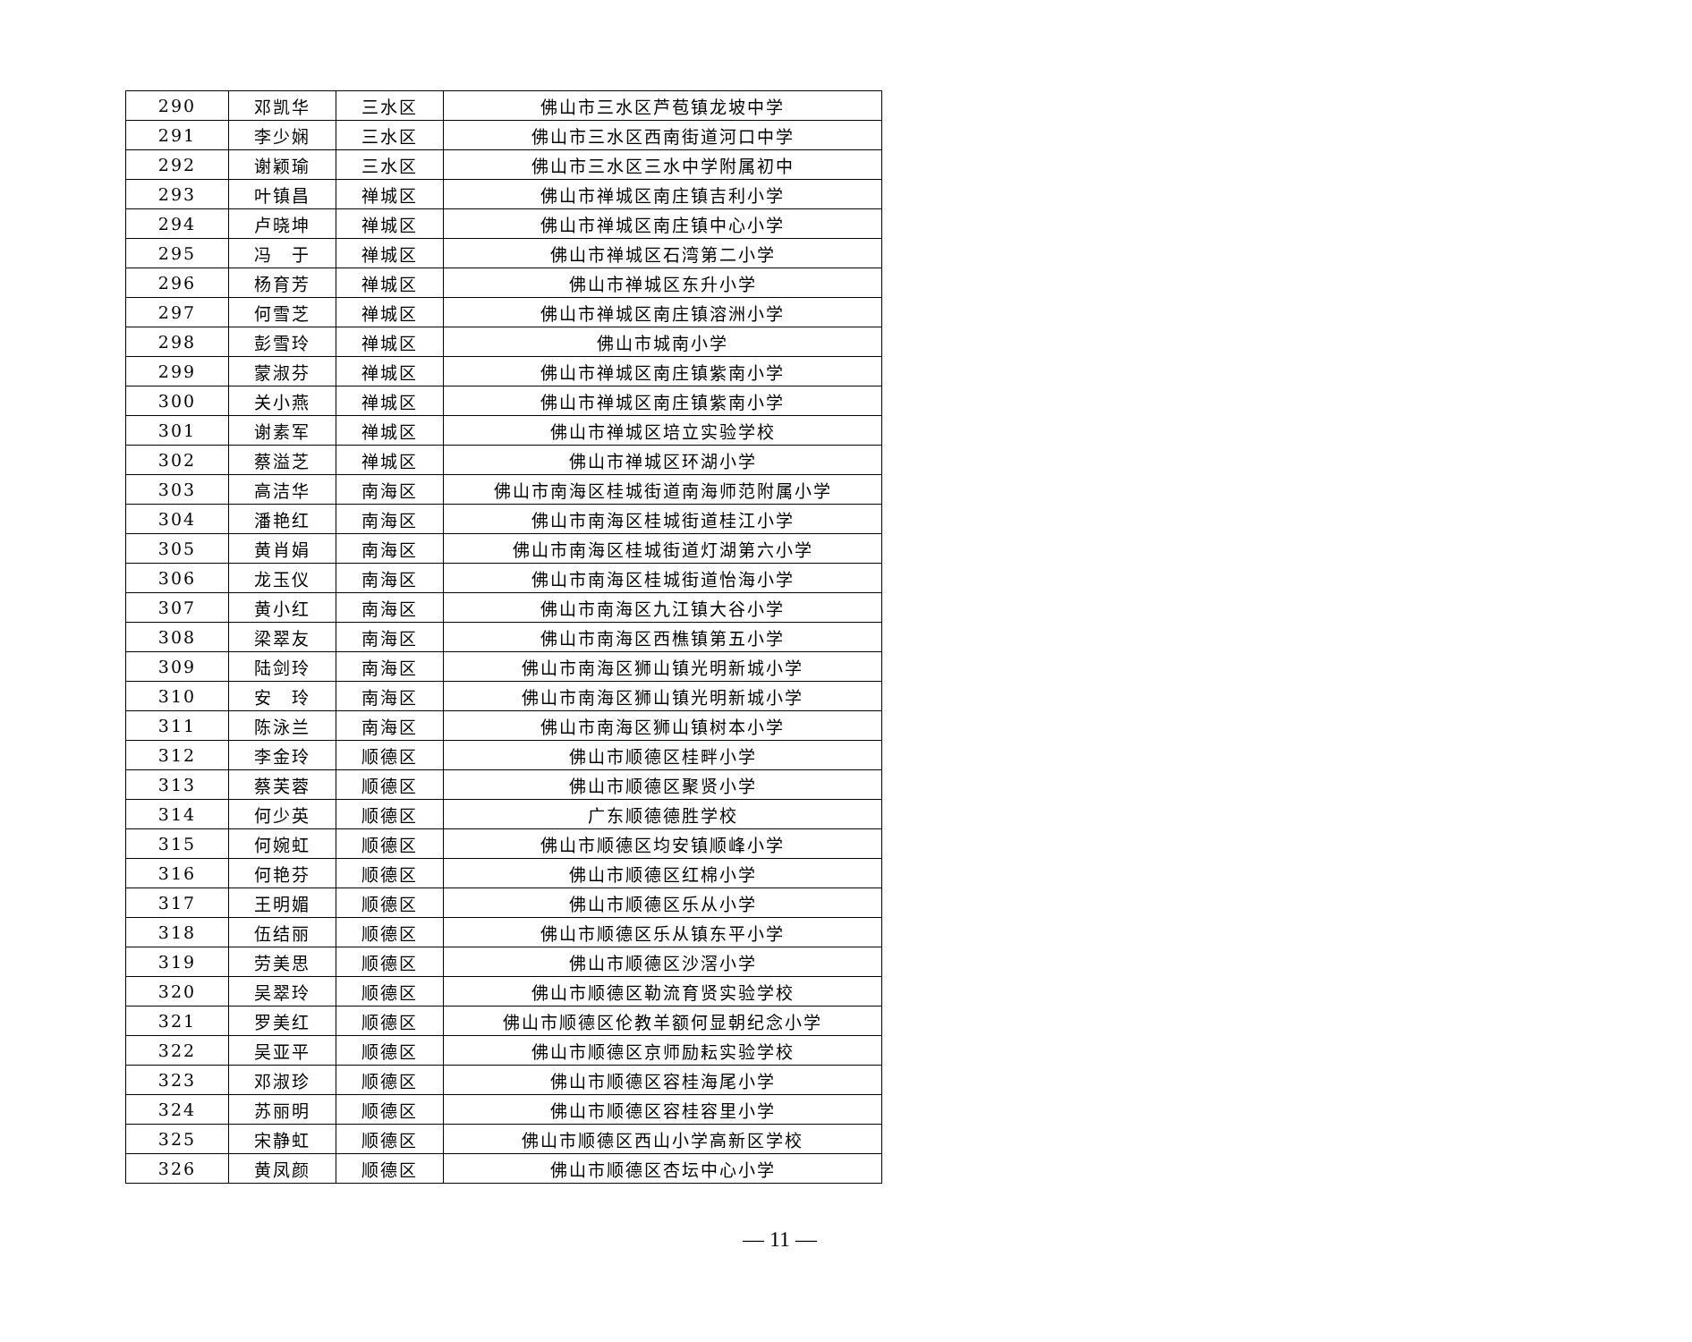| 290 | 邓凯华 | 三水区 | 佛山市三水区芦苞镇龙坡中学 |
| 291 | 李少娴 | 三水区 | 佛山市三水区西南街道河口中学 |
| 292 | 谢颖瑜 | 三水区 | 佛山市三水区三水中学附属初中 |
| 293 | 叶镇昌 | 禅城区 | 佛山市禅城区南庄镇吉利小学 |
| 294 | 卢晓坤 | 禅城区 | 佛山市禅城区南庄镇中心小学 |
| 295 | 冯 于 | 禅城区 | 佛山市禅城区石湾第二小学 |
| 296 | 杨育芳 | 禅城区 | 佛山市禅城区东升小学 |
| 297 | 何雪芝 | 禅城区 | 佛山市禅城区南庄镇溶洲小学 |
| 298 | 彭雪玲 | 禅城区 | 佛山市城南小学 |
| 299 | 蒙淑芬 | 禅城区 | 佛山市禅城区南庄镇紫南小学 |
| 300 | 关小燕 | 禅城区 | 佛山市禅城区南庄镇紫南小学 |
| 301 | 谢素军 | 禅城区 | 佛山市禅城区培立实验学校 |
| 302 | 蔡溢芝 | 禅城区 | 佛山市禅城区环湖小学 |
| 303 | 高洁华 | 南海区 | 佛山市南海区桂城街道南海师范附属小学 |
| 304 | 潘艳红 | 南海区 | 佛山市南海区桂城街道桂江小学 |
| 305 | 黄肖娟 | 南海区 | 佛山市南海区桂城街道灯湖第六小学 |
| 306 | 龙玉仪 | 南海区 | 佛山市南海区桂城街道怡海小学 |
| 307 | 黄小红 | 南海区 | 佛山市南海区九江镇大谷小学 |
| 308 | 梁翠友 | 南海区 | 佛山市南海区西樵镇第五小学 |
| 309 | 陆剑玲 | 南海区 | 佛山市南海区狮山镇光明新城小学 |
| 310 | 安 玲 | 南海区 | 佛山市南海区狮山镇光明新城小学 |
| 311 | 陈泳兰 | 南海区 | 佛山市南海区狮山镇树本小学 |
| 312 | 李金玲 | 顺德区 | 佛山市顺德区桂畔小学 |
| 313 | 蔡芙蓉 | 顺德区 | 佛山市顺德区聚贤小学 |
| 314 | 何少英 | 顺德区 | 广东顺德德胜学校 |
| 315 | 何婉虹 | 顺德区 | 佛山市顺德区均安镇顺峰小学 |
| 316 | 何艳芬 | 顺德区 | 佛山市顺德区红棉小学 |
| 317 | 王明媚 | 顺德区 | 佛山市顺德区乐从小学 |
| 318 | 伍结丽 | 顺德区 | 佛山市顺德区乐从镇东平小学 |
| 319 | 劳美思 | 顺德区 | 佛山市顺德区沙滘小学 |
| 320 | 吴翠玲 | 顺德区 | 佛山市顺德区勒流育贤实验学校 |
| 321 | 罗美红 | 顺德区 | 佛山市顺德区伦教羊额何显朝纪念小学 |
| 322 | 吴亚平 | 顺德区 | 佛山市顺德区京师励耘实验学校 |
| 323 | 邓淑珍 | 顺德区 | 佛山市顺德区容桂海尾小学 |
| 324 | 苏丽明 | 顺德区 | 佛山市顺德区容桂容里小学 |
| 325 | 宋静虹 | 顺德区 | 佛山市顺德区西山小学高新区学校 |
| 326 | 黄凤颜 | 顺德区 | 佛山市顺德区杏坛中心小学 |
— 11 —